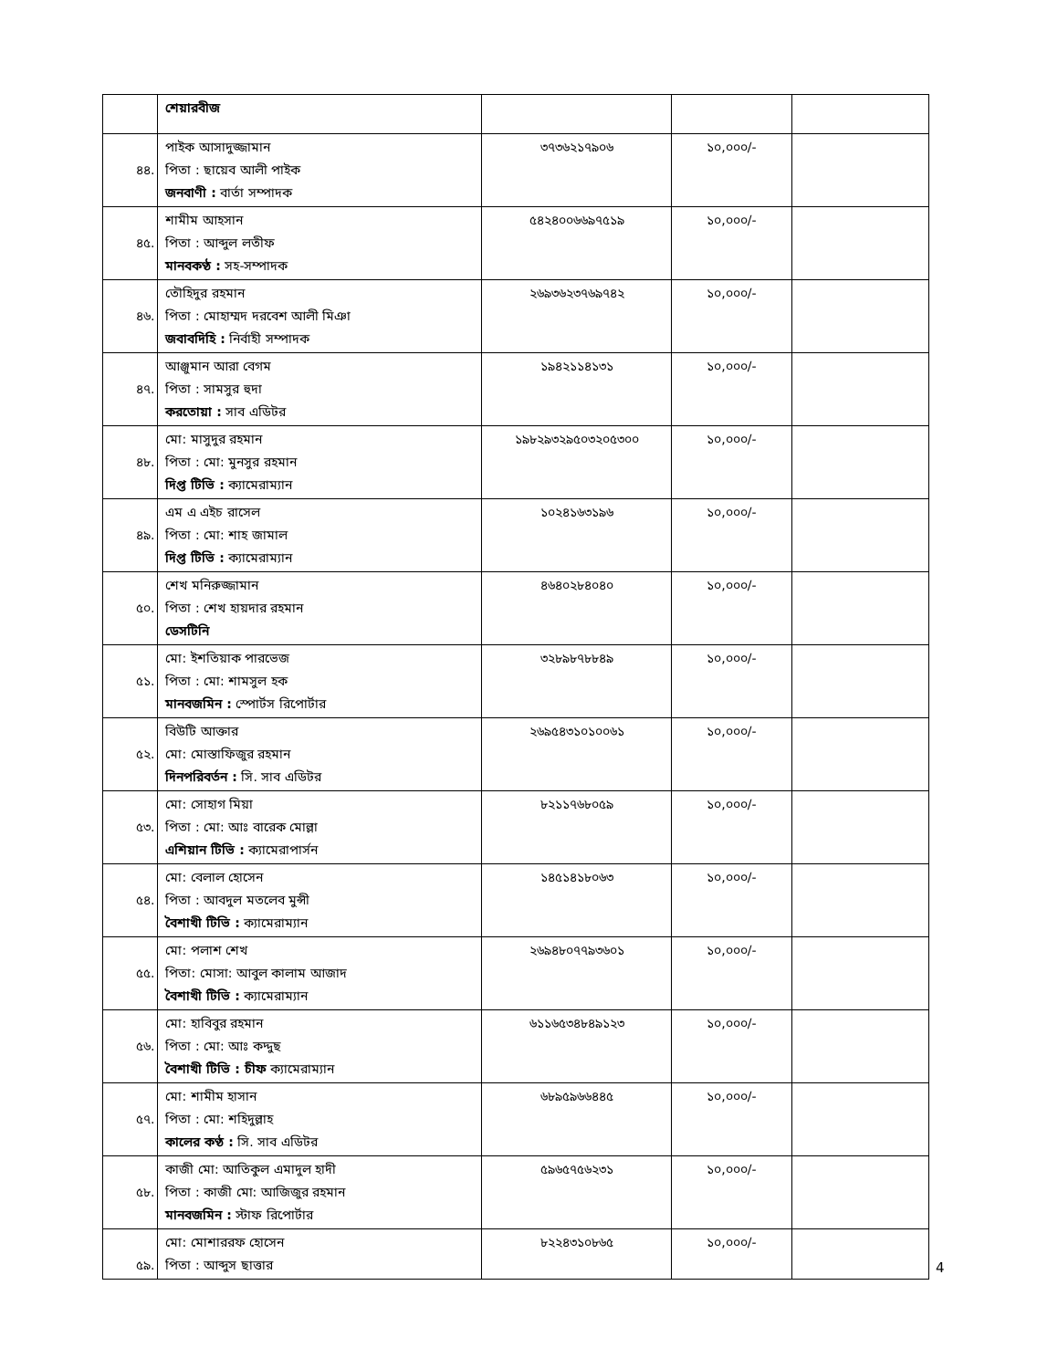| | শেয়ারবীজ | | | |
| ৪৪. | পাইক আসাদুজ্জামান পিতা : ছায়েব আলী পাইক জনবাণী : বার্তা সম্পাদক | ৩৭৩৬২১৭৯০৬ | ১০,০০০/- | |
| ৪৫. | শামীম আহসান পিতা : আব্দুল লতীফ মানবকণ্ঠ : সহ-সম্পাদক | ৫৪২৪০০৬৬৯৭৫১৯ | ১০,০০০/- | |
| ৪৬. | তৌহিদুর রহমান পিতা : মোহাম্মদ দরবেশ আলী মিঞা জবাবদিহি : নির্বাহী সম্পাদক | ২৬৯৩৬২৩৭৬৯৭৪২ | ১০,০০০/- | |
| ৪৭. | আঞ্জুমান আরা বেগম পিতা : সামসুর হুদা করতোয়া : সাব এডিটর | ১৯৪২১১৪১৩১ | ১০,০০০/- | |
| ৪৮. | মো: মাসুদুর রহমান পিতা : মো: মুনসুর রহমান দিপ্ত টিভি : ক্যামেরাম্যান | ১৯৮২৯৩২৯৫০৩২০৫৩০০ | ১০,০০০/- | |
| ৪৯. | এম এ এইচ রাসেল পিতা : মো: শাহ জামাল দিপ্ত টিভি : ক্যামেরাম্যান | ১০২৪১৬৩১৯৬ | ১০,০০০/- | |
| ৫০. | শেখ মনিরুজ্জামান পিতা : শেখ হায়দার রহমান ডেসটিনি | ৪৬৪০২৮৪০৪০ | ১০,০০০/- | |
| ৫১. | মো: ইশতিয়াক পারভেজ পিতা : মো: শামসুল হক মানবজমিন : স্পোর্টস রিপোর্টার | ৩২৮৯৮৭৮৮৪৯ | ১০,০০০/- | |
| ৫২. | বিউটি আক্তার মো: মোস্তাফিজুর রহমান দিনপরিবর্তন : সি. সাব এডিটর | ২৬৯৫৪৩১০১০০৬১ | ১০,০০০/- | |
| ৫৩. | মো: সোহাগ মিয়া পিতা : মো: আঃ বারেক মোল্লা এশিয়ান টিভি : ক্যামেরাপার্সন | ৮২১১৭৬৮০৫৯ | ১০,০০০/- | |
| ৫৪. | মো: বেলাল হোসেন পিতা : আবদুল মতলেব মুন্সী বৈশাখী টিভি : ক্যামেরাম্যান | ১৪৫১৪১৮০৬৩ | ১০,০০০/- | |
| ৫৫. | মো: পলাশ শেখ পিতা: মোসা: আবুল কালাম আজাদ বৈশাখী টিভি : ক্যামেরাম্যান | ২৬৯৪৮০৭৭৯৩৬০১ | ১০,০০০/- | |
| ৫৬. | মো: হাবিবুর রহমান পিতা : মো: আঃ কদ্দুছ বৈশাখী টিভি : চীফ ক্যামেরাম্যান | ৬১১৬৫৩৪৮৪৯১২৩ | ১০,০০০/- | |
| ৫৭. | মো: শামীম হাসান পিতা : মো: শহিদুল্লাহ কালের কণ্ঠ : সি. সাব এডিটর | ৬৮৯৫৯৬৬৪৪৫ | ১০,০০০/- | |
| ৫৮. | কাজী মো: আতিকুল এমাদুল হাদী পিতা : কাজী মো: আজিজুর রহমান মানবজমিন : স্টাফ রিপোর্টার | ৫৯৬৫৭৫৬২৩১ | ১০,০০০/- | |
| ৫৯. | মো: মোশাররফ হোসেন পিতা : আব্দুস ছাত্তার | ৮২২৪৩১০৮৬৫ | ১০,০০০/- | |
4